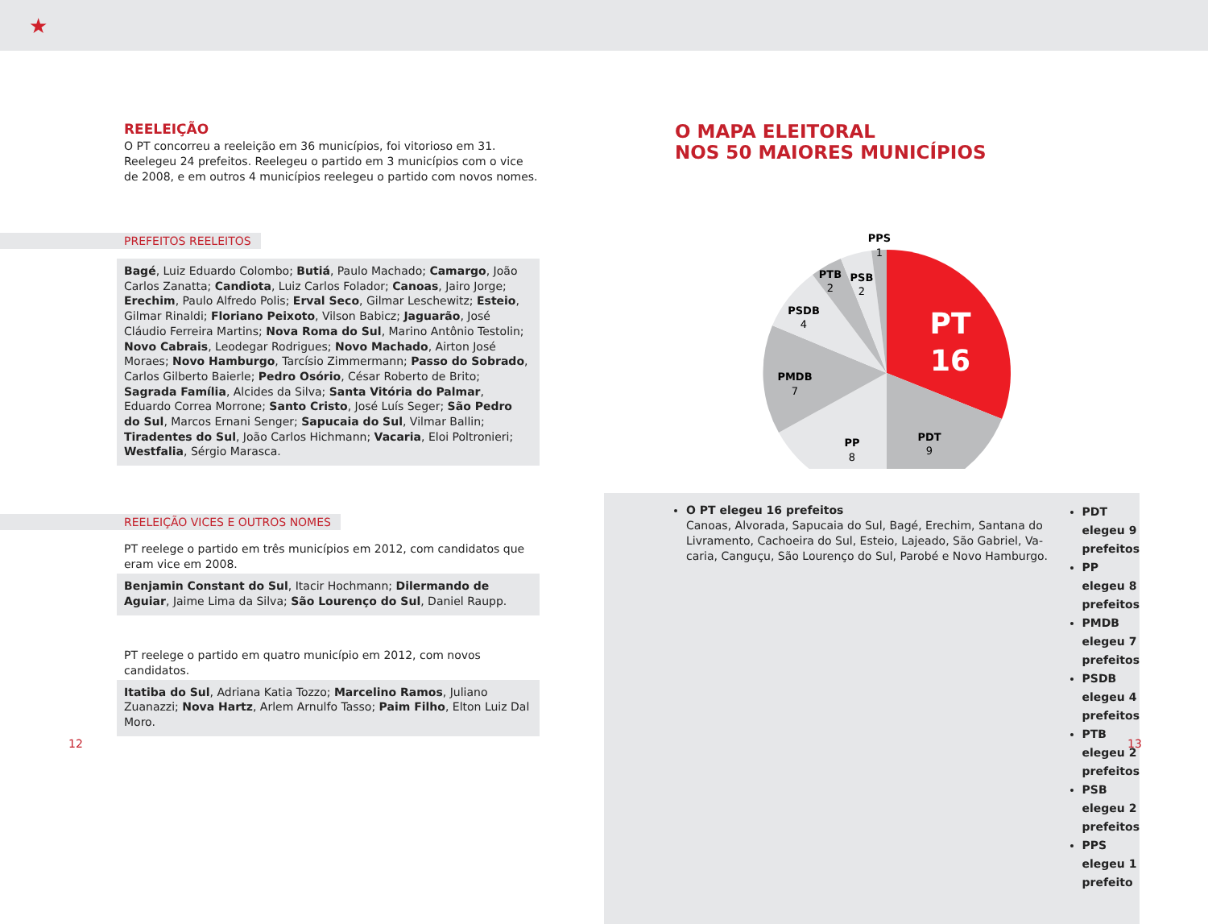★
REELEIÇÃO
O PT concorreu a reeleição em 36 municípios, foi vitorioso em 31. Reelegeu 24 prefeitos. Reelegeu o partido em 3 municípios com o vice de 2008, e em outros 4 municípios reelegeu o partido com novos nomes.
PREFEITOS REELEITOS
Bagé, Luiz Eduardo Colombo; Butiá, Paulo Machado; Camargo, João Carlos Zanatta; Candiota, Luiz Carlos Folador; Canoas, Jairo Jorge; Erechim, Paulo Alfredo Polis; Erval Seco, Gilmar Leschewitz; Esteio, Gilmar Rinaldi; Floriano Peixoto, Vilson Babicz; Jaguarão, José Cláudio Ferreira Martins; Nova Roma do Sul, Marino Antônio Testolin; Novo Cabrais, Leodegar Rodrigues; Novo Machado, Airton José Moraes; Novo Hamburgo, Tarcísio Zimmermann; Passo do Sobrado, Carlos Gilberto Baierle; Pedro Osório, César Roberto de Brito; Sagrada Família, Alcides da Silva; Santa Vitória do Palmar, Eduardo Correa Morrone; Santo Cristo, José Luís Seger; São Pedro do Sul, Marcos Ernani Senger; Sapucaia do Sul, Vilmar Ballin; Tiradentes do Sul, João Carlos Hichmann; Vacaria, Eloi Poltronieri; Westfalia, Sérgio Marasca.
REELEIÇÃO VICES E OUTROS NOMES
PT reelege o partido em três municípios em 2012, com candidatos que eram vice em 2008.
Benjamin Constant do Sul, Itacir Hochmann; Dilermando de Aguiar, Jaime Lima da Silva; São Lourenço do Sul, Daniel Raupp.
PT reelege o partido em quatro município em 2012, com novos candidatos.
Itatiba do Sul, Adriana Katia Tozzo; Marcelino Ramos, Juliano Zuanazzi; Nova Hartz, Arlem Arnulfo Tasso; Paim Filho, Elton Luiz Dal Moro.
O MAPA ELEITORAL
NOS 50 MAIORES MUNICÍPIOS
PT
16
PDT
9
PP
8
PMDB
7
PSDB
4
PTB
2
PSB
2
PPS
1
O PT elegeu 16 prefeitos
Canoas, Alvorada, Sapucaia do Sul, Bagé, Erechim, Santana do Livramento, Cachoeira do Sul, Esteio, Lajeado, São Gabriel, Va-caria, Canguçu, São Lourenço do Sul, Parobé e Novo Hamburgo.
PDT elegeu 9 prefeitos
PP elegeu 8 prefeitos
PMDB elegeu 7 prefeitos
PSDB elegeu 4 prefeitos
PTB elegeu 2 prefeitos
PSB elegeu 2 prefeitos
PPS elegeu 1 prefeito
12 13